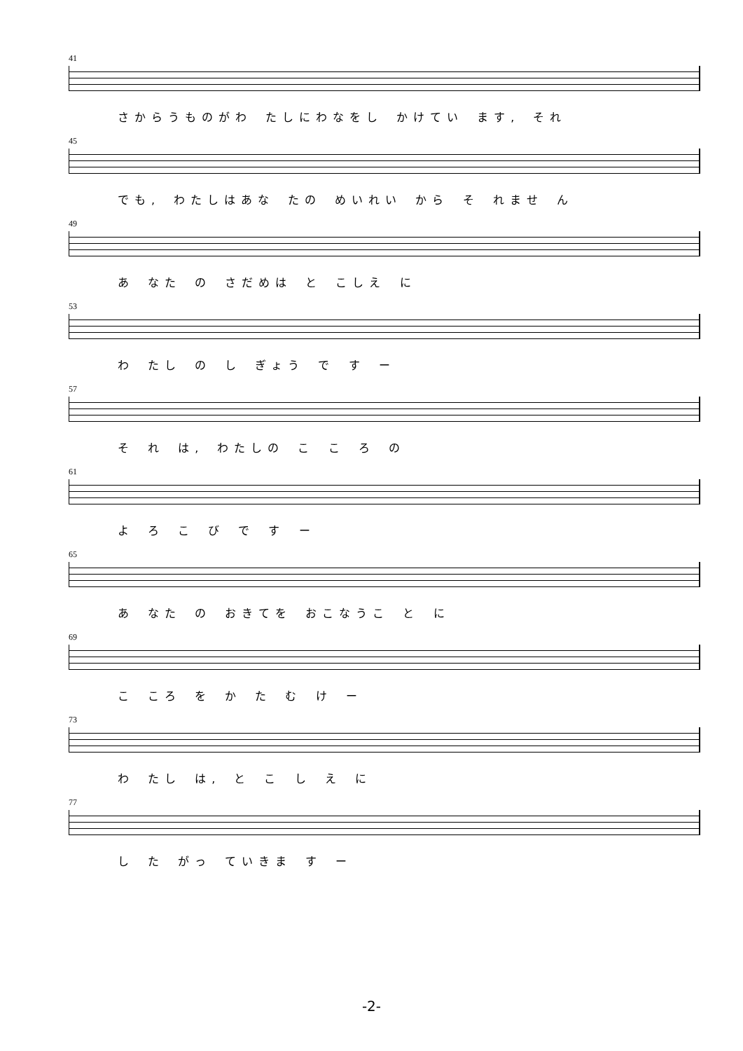41
さからうものがわ たしにわなをし かけてい ます, それ
45
でも, わたしはあな たの めいれい から そ れませ ん
49
あ なた の さだめは と こしえ に
53
わ たし の し ぎょう で す ー
57
そ れ は, わたしの こ こ ろ の
61
よ ろ こ び で す ー
65
あ なた の おきてを おこなうこ と に
69
こ ころ を か た む け ー
73
わ たし は, と こ し え に
77
し た がっ ていきま す ー
-2-